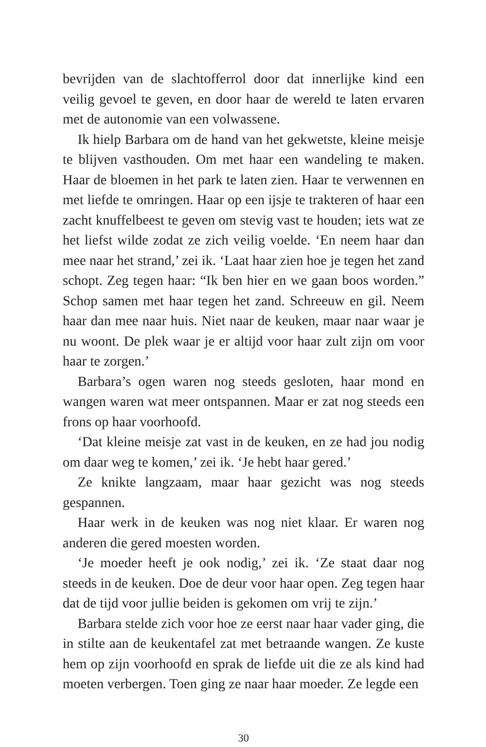bevrijden van de slachtofferrol door dat innerlijke kind een veilig gevoel te geven, en door haar de wereld te laten ervaren met de autonomie van een volwassene.
Ik hielp Barbara om de hand van het gekwetste, kleine meisje te blijven vasthouden. Om met haar een wandeling te maken. Haar de bloemen in het park te laten zien. Haar te verwennen en met liefde te omringen. Haar op een ijsje te trakteren of haar een zacht knuffelbeest te geven om stevig vast te houden; iets wat ze het liefst wilde zodat ze zich veilig voelde. ‘En neem haar dan mee naar het strand,’ zei ik. ‘Laat haar zien hoe je tegen het zand schopt. Zeg tegen haar: “Ik ben hier en we gaan boos worden.” Schop samen met haar tegen het zand. Schreeuw en gil. Neem haar dan mee naar huis. Niet naar de keuken, maar naar waar je nu woont. De plek waar je er altijd voor haar zult zijn om voor haar te zorgen.’
Barbara’s ogen waren nog steeds gesloten, haar mond en wangen waren wat meer ontspannen. Maar er zat nog steeds een frons op haar voorhoofd.
‘Dat kleine meisje zat vast in de keuken, en ze had jou nodig om daar weg te komen,’ zei ik. ‘Je hebt haar gered.’
Ze knikte langzaam, maar haar gezicht was nog steeds gespannen.
Haar werk in de keuken was nog niet klaar. Er waren nog anderen die gered moesten worden.
‘Je moeder heeft je ook nodig,’ zei ik. ‘Ze staat daar nog steeds in de keuken. Doe de deur voor haar open. Zeg tegen haar dat de tijd voor jullie beiden is gekomen om vrij te zijn.’
Barbara stelde zich voor hoe ze eerst naar haar vader ging, die in stilte aan de keukentafel zat met betraande wangen. Ze kuste hem op zijn voorhoofd en sprak de liefde uit die ze als kind had moeten verbergen. Toen ging ze naar haar moeder. Ze legde een
30